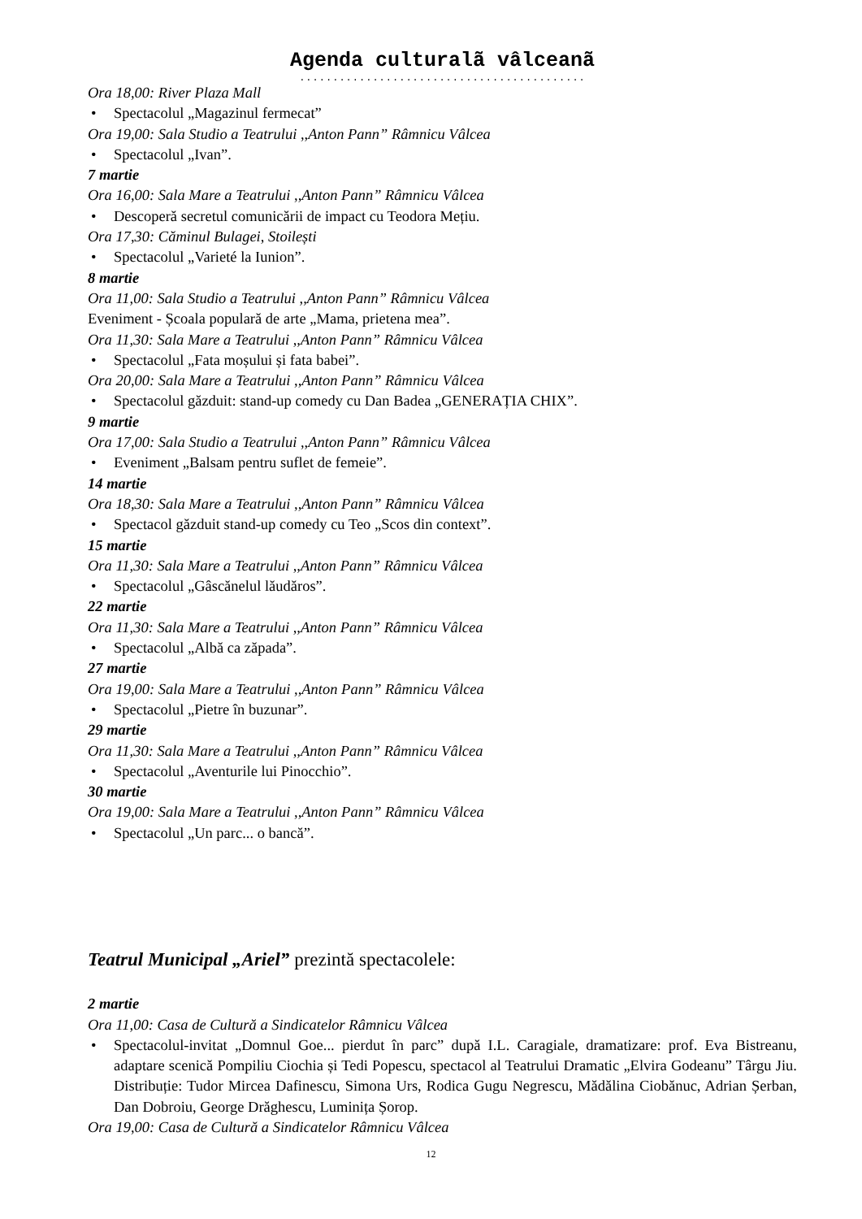Agenda culturalã vâlceanã
...........................................
Ora 18,00: River Plaza Mall
• Spectacolul „Magazinul fermecat”
Ora 19,00: Sala Studio a Teatrului ,,Anton Pann” Râmnicu Vâlcea
• Spectacolul „Ivan”.
7 martie
Ora 16,00: Sala Mare a Teatrului ,,Anton Pann” Râmnicu Vâlcea
• Descoperă secretul comunicării de impact cu Teodora Mețiu.
Ora 17,30: Căminul Bulagei, Stoilești
• Spectacolul „Varieté la Iunion”.
8 martie
Ora 11,00: Sala Studio a Teatrului ,,Anton Pann” Râmnicu Vâlcea
Eveniment - Școala populară de arte „Mama, prietena mea”.
Ora 11,30: Sala Mare a Teatrului ,,Anton Pann” Râmnicu Vâlcea
• Spectacolul „Fata moșului și fata babei”.
Ora 20,00: Sala Mare a Teatrului ,,Anton Pann” Râmnicu Vâlcea
• Spectacolul găzduit: stand-up comedy cu Dan Badea „GENERAȚIA CHIX”.
9 martie
Ora 17,00: Sala Studio a Teatrului ,,Anton Pann” Râmnicu Vâlcea
• Eveniment „Balsam pentru suflet de femeie”.
14 martie
Ora 18,30: Sala Mare a Teatrului ,,Anton Pann” Râmnicu Vâlcea
• Spectacol găzduit stand-up comedy cu Teo „Scos din context”.
15 martie
Ora 11,30: Sala Mare a Teatrului ,,Anton Pann” Râmnicu Vâlcea
• Spectacolul „Gâscănelul lăudăros”.
22 martie
Ora 11,30: Sala Mare a Teatrului ,,Anton Pann” Râmnicu Vâlcea
• Spectacolul „Albă ca zăpada”.
27 martie
Ora 19,00: Sala Mare a Teatrului ,,Anton Pann” Râmnicu Vâlcea
• Spectacolul „Pietre în buzunar”.
29 martie
Ora 11,30: Sala Mare a Teatrului ,,Anton Pann” Râmnicu Vâlcea
• Spectacolul „Aventurile lui Pinocchio”.
30 martie
Ora 19,00: Sala Mare a Teatrului ,,Anton Pann” Râmnicu Vâlcea
• Spectacolul „Un parc... o bancă”.
Teatrul Municipal „Ariel” prezintă spectacolele:
2 martie
Ora 11,00: Casa de Cultură a Sindicatelor Râmnicu Vâlcea
• Spectacolul-invitat „Domnul Goe... pierdut în parc” după I.L. Caragiale, dramatizare: prof. Eva Bistreanu, adaptare scenică Pompiliu Ciochia și Tedi Popescu, spectacol al Teatrului Dramatic „Elvira Godeanu” Târgu Jiu. Distribuție: Tudor Mircea Dafinescu, Simona Urs, Rodica Gugu Negrescu, Mădălina Ciobănuc, Adrian Șerban, Dan Dobroiu, George Drăghescu, Luminița Șorop.
Ora 19,00: Casa de Cultură a Sindicatelor Râmnicu Vâlcea
12